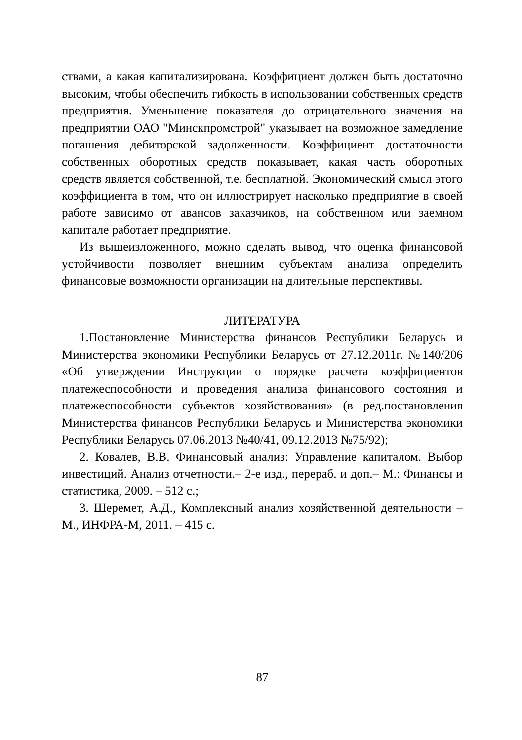ствами, а какая капитализирована. Коэффициент должен быть достаточно высоким, чтобы обеспечить гибкость в использовании собственных средств предприятия. Уменьшение показателя до отрицательного значения на предприятии ОАО "Минскпромстрой" указывает на возможное замедление погашения дебиторской задолженности. Коэффициент достаточности собственных оборотных средств показывает, какая часть оборотных средств является собственной, т.е. бесплатной. Экономический смысл этого коэффициента в том, что он иллюстрирует насколько предприятие в своей работе зависимо от авансов заказчиков, на собственном или заемном капитале работает предприятие.
Из вышеизложенного, можно сделать вывод, что оценка финансовой устойчивости позволяет внешним субъектам анализа определить финансовые возможности организации на длительные перспективы.
ЛИТЕРАТУРА
1.Постановление Министерства финансов Республики Беларусь и Министерства экономики Республики Беларусь от 27.12.2011г. №140/206 «Об утверждении Инструкции о порядке расчета коэффициентов платежеспособности и проведения анализа финансового состояния и платежеспособности субъектов хозяйствования» (в ред.постановления Министерства финансов Республики Беларусь и Министерства экономики Республики Беларусь 07.06.2013 №40/41, 09.12.2013 №75/92);
2. Ковалев, В.В. Финансовый анализ: Управление капиталом. Выбор инвестиций. Анализ отчетности.– 2-е изд., перераб. и доп.– М.: Финансы и статистика, 2009. – 512 с.;
3. Шеремет, А.Д., Комплексный анализ хозяйственной деятельности – М., ИНФРА-М, 2011. – 415 с.
87